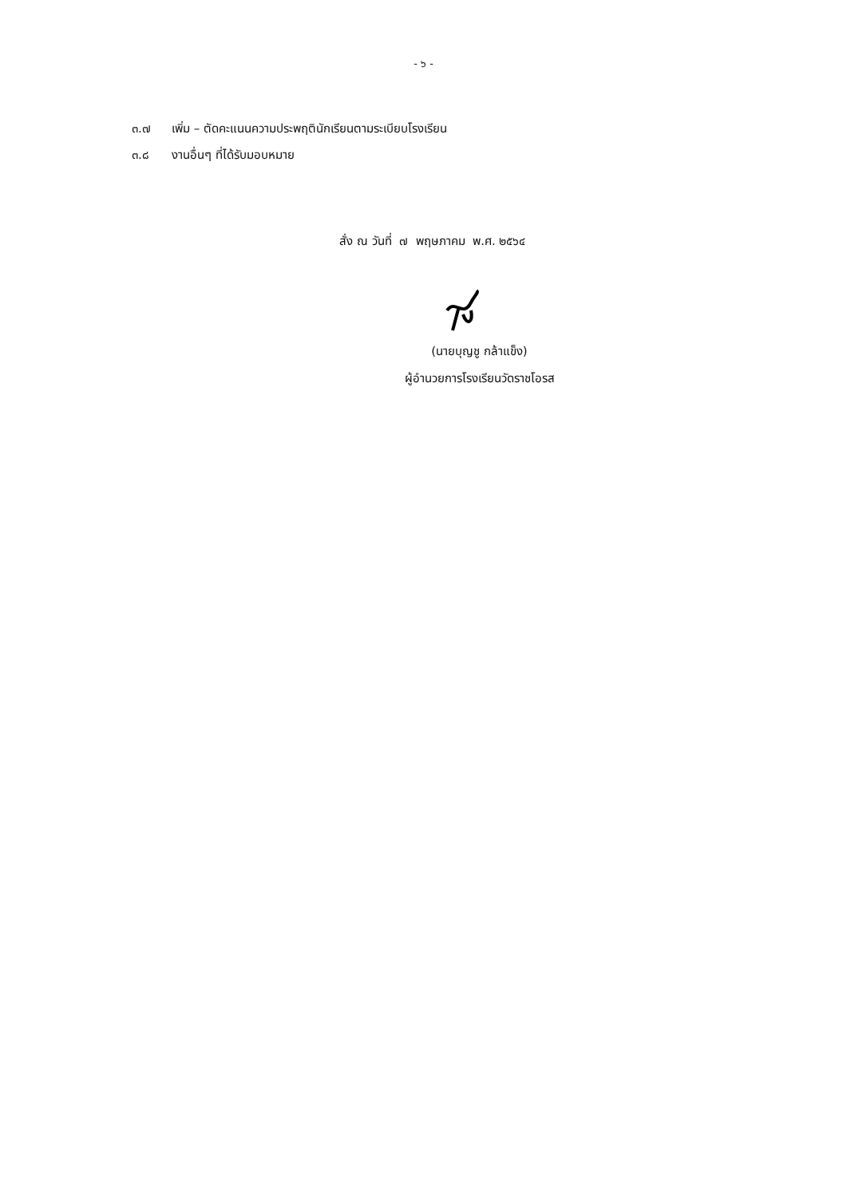- ๖ -
๓.๗ เพิ่ม – ตัดคะแนนความประพฤตินักเรียนตามระเบียบโรงเรียน
๓.๘ งานอื่นๆ ที่ได้รับมอบหมาย
สั่ง ณ วันที่ ๗ พฤษภาคม พ.ศ. ๒๕๖๔
(นายบุญชู กล้าแข็ง)
ผู้อำนวยการโรงเรียนวัดราชโอรส